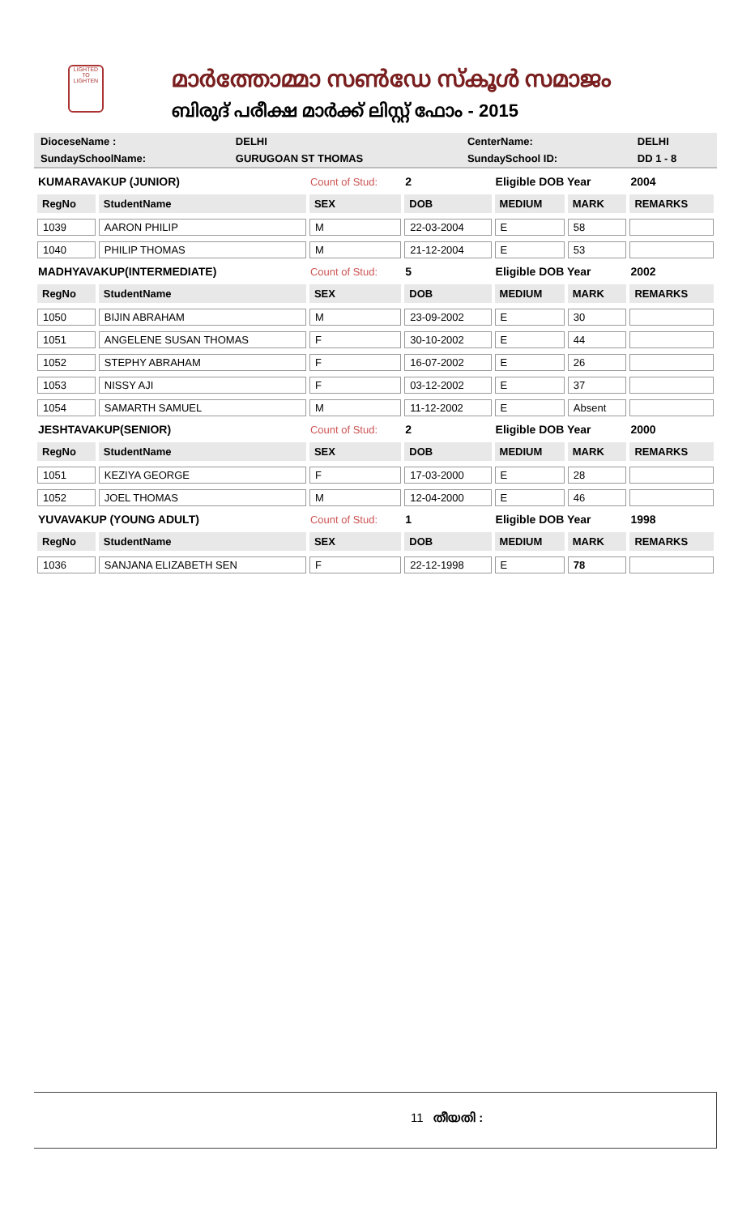LIGHTED TO LIGHTEN
മാർത്തോമ്മാ സൺഡേ സ്കൂൾ സമാജം
ബിരുദ് പരീക്ഷ മാർക്ക് ലിസ്റ്റ് ഫോം - 2015
| DioceseName : | DELHI | CenterName: | DELHI |
| SundaySchoolName: | GURUGOAN ST THOMAS | SundaySchool ID: | DD 1 - 8 |
| KUMARAVAKUP (JUNIOR) | | Count of Stud: | 2 | Eligible DOB Year | | 2004 |
| RegNo | StudentName | SEX | DOB | MEDIUM | MARK | REMARKS |
| 1039 | AARON PHILIP | M | 22-03-2004 | E | 58 | |
| 1040 | PHILIP THOMAS | M | 21-12-2004 | E | 53 | |
| MADHYAVAKUP(INTERMEDIATE) | | Count of Stud: | 5 | Eligible DOB Year | | 2002 |
| RegNo | StudentName | SEX | DOB | MEDIUM | MARK | REMARKS |
| 1050 | BIJIN ABRAHAM | M | 23-09-2002 | E | 30 | |
| 1051 | ANGELENE SUSAN THOMAS | F | 30-10-2002 | E | 44 | |
| 1052 | STEPHY ABRAHAM | F | 16-07-2002 | E | 26 | |
| 1053 | NISSY AJI | F | 03-12-2002 | E | 37 | |
| 1054 | SAMARTH SAMUEL | M | 11-12-2002 | E | Absent | |
| JESHTAVAKUP(SENIOR) | | Count of Stud: | 2 | Eligible DOB Year | | 2000 |
| RegNo | StudentName | SEX | DOB | MEDIUM | MARK | REMARKS |
| 1051 | KEZIYA GEORGE | F | 17-03-2000 | E | 28 | |
| 1052 | JOEL THOMAS | M | 12-04-2000 | E | 46 | |
| YUVAVAKUP (YOUNG ADULT) | | Count of Stud: | 1 | Eligible DOB Year | | 1998 |
| RegNo | StudentName | SEX | DOB | MEDIUM | MARK | REMARKS |
| 1036 | SANJANA ELIZABETH SEN | F | 22-12-1998 | E | 78 | |
11 തീയതി :